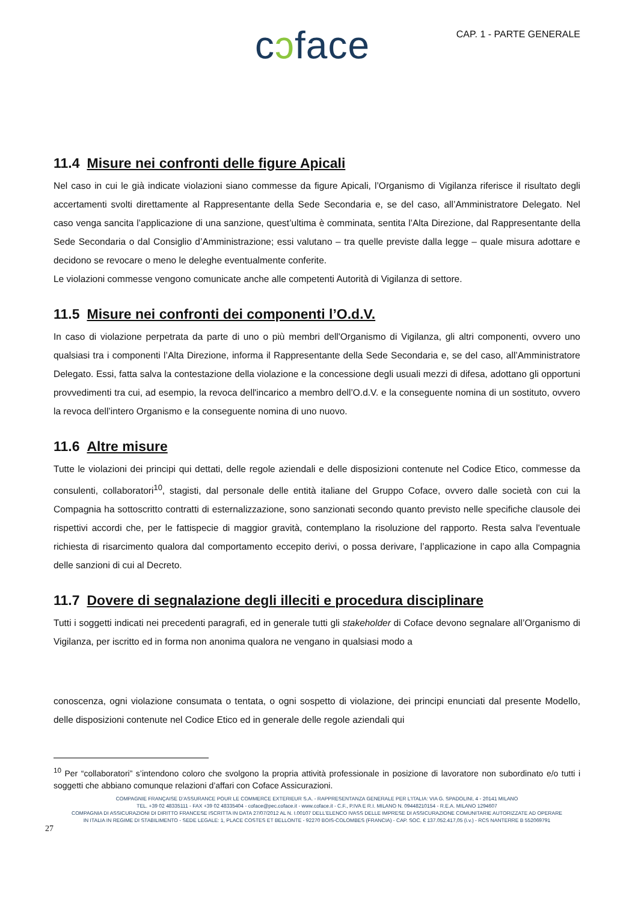cↄface
CAP. 1 - PARTE GENERALE
11.4 Misure nei confronti delle figure Apicali
Nel caso in cui le già indicate violazioni siano commesse da figure Apicali, l’Organismo di Vigilanza riferisce il risultato degli accertamenti svolti direttamente al Rappresentante della Sede Secondaria e, se del caso, all’Amministratore Delegato. Nel caso venga sancita l’applicazione di una sanzione, quest’ultima è comminata, sentita l’Alta Direzione, dal Rappresentante della Sede Secondaria o dal Consiglio d’Amministrazione; essi valutano – tra quelle previste dalla legge – quale misura adottare e decidono se revocare o meno le deleghe eventualmente conferite.
Le violazioni commesse vengono comunicate anche alle competenti Autorità di Vigilanza di settore.
11.5 Misure nei confronti dei componenti l’O.d.V.
In caso di violazione perpetrata da parte di uno o più membri dell'Organismo di Vigilanza, gli altri componenti, ovvero uno qualsiasi tra i componenti l’Alta Direzione, informa il Rappresentante della Sede Secondaria e, se del caso, all’Amministratore Delegato. Essi, fatta salva la contestazione della violazione e la concessione degli usuali mezzi di difesa, adottano gli opportuni provvedimenti tra cui, ad esempio, la revoca dell'incarico a membro dell’O.d.V. e la conseguente nomina di un sostituto, ovvero la revoca dell’intero Organismo e la conseguente nomina di uno nuovo.
11.6 Altre misure
Tutte le violazioni dei principi qui dettati, delle regole aziendali e delle disposizioni contenute nel Codice Etico, commesse da consulenti, collaboratori<sup>10</sup>, stagisti, dal personale delle entità italiane del Gruppo Coface, ovvero dalle società con cui la Compagnia ha sottoscritto contratti di esternalizzazione, sono sanzionati secondo quanto previsto nelle specifiche clausole dei rispettivi accordi che, per le fattispecie di maggior gravità, contemplano la risoluzione del rapporto. Resta salva l'eventuale richiesta di risarcimento qualora dal comportamento eccepito derivi, o possa derivare, l’applicazione in capo alla Compagnia delle sanzioni di cui al Decreto.
11.7 Dovere di segnalazione degli illeciti e procedura disciplinare
Tutti i soggetti indicati nei precedenti paragrafi, ed in generale tutti gli stakeholder di Coface devono segnalare all’Organismo di Vigilanza, per iscritto ed in forma non anonima qualora ne vengano in qualsiasi modo a
conoscenza, ogni violazione consumata o tentata, o ogni sospetto di violazione, dei principi enunciati dal presente Modello, delle disposizioni contenute nel Codice Etico ed in generale delle regole aziendali qui
<sup>10</sup> Per “collaboratori” s’intendono coloro che svolgono la propria attività professionale in posizione di lavoratore non subordinato e/o tutti i soggetti che abbiano comunque relazioni d’affari con Coface Assicurazioni.
COMPAGNIE FRANÇAISE D’ASSURANCE POUR LE COMMERCE EXTERIEUR S.A. - RAPPRESENTANZA GENERALE PER L’ITALIA: VIA G. SPADOLINI, 4 - 20141 MILANO
TEL. +39 02 48335111 - FAX +39 02 48335404 - coface@pec.coface.it - www.coface.it - C.F., P.IVA E R.I. MILANO N. 09448210154 - R.E.A. MILANO 1294607
COMPAGNIA DI ASSICURAZIONI DI DIRITTO FRANCESE ISCRITTA IN DATA 27/07/2012 AL N. I.00107 DELL’ELENCO IVASS DELLE IMPRESE DI ASSICURAZIONE COMUNITARIE AUTORIZZATE AD OPERARE
IN ITALIA IN REGIME DI STABILIMENTO - SEDE LEGALE: 1, PLACE COSTES ET BELLONTE - 92270 BOIS-COLOMBES (FRANCIA) - CAP. SOC. € 137.052.417,05 (i.v.) - RCS NANTERRE B 552069791
27